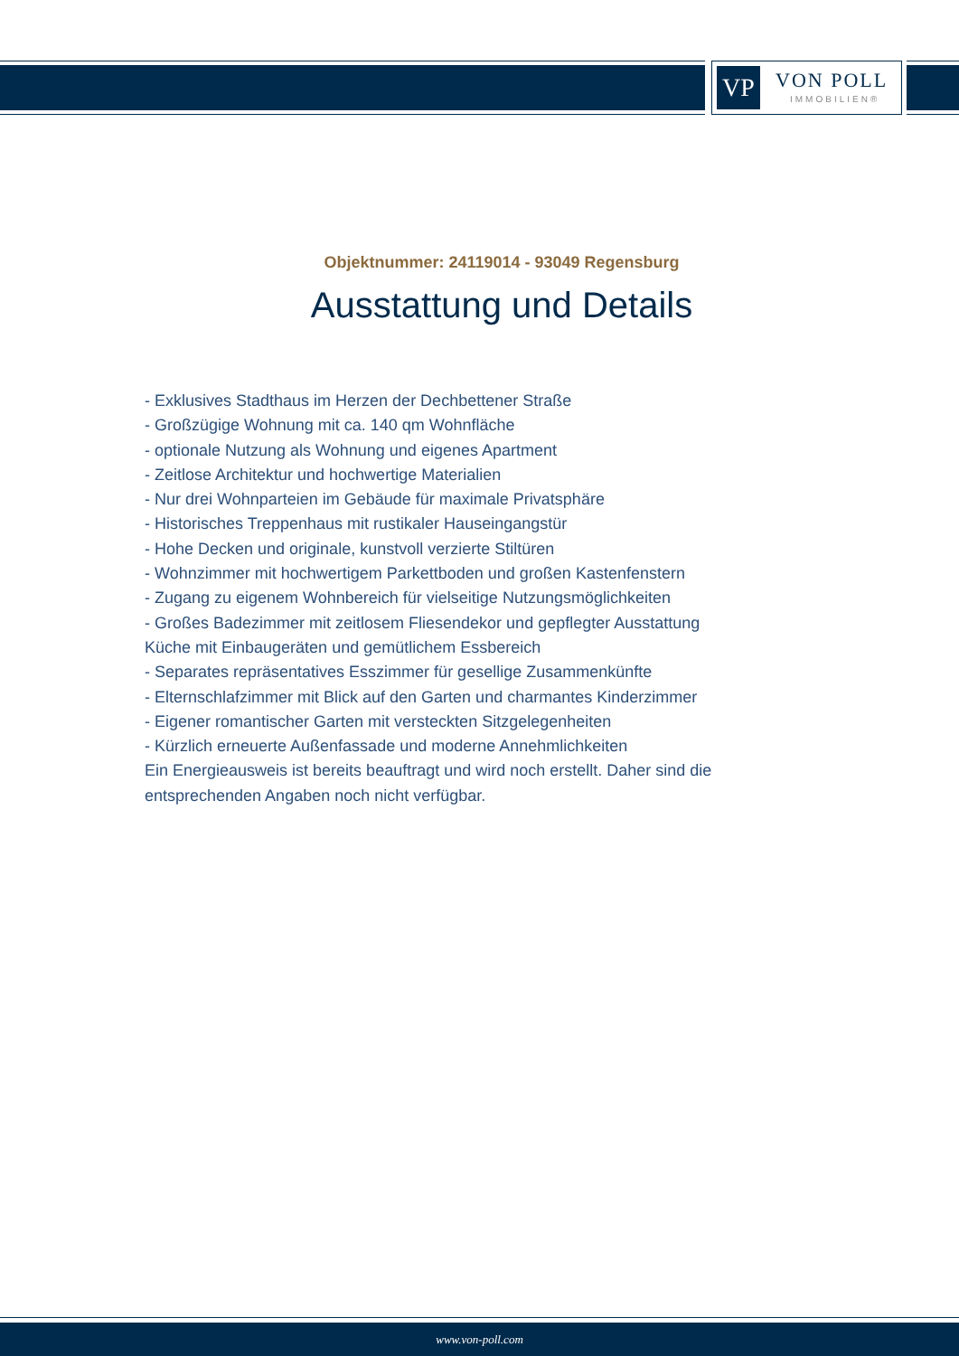VP VON POLL
IMMOBILIEN®
Objektnummer: 24119014 - 93049 Regensburg
Ausstattung und Details
- Exklusives Stadthaus im Herzen der Dechbettener Straße
- Großzügige Wohnung mit ca. 140 qm Wohnfläche
- optionale Nutzung als Wohnung und eigenes Apartment
- Zeitlose Architektur und hochwertige Materialien
- Nur drei Wohnparteien im Gebäude für maximale Privatsphäre
- Historisches Treppenhaus mit rustikaler Hauseingangstür
- Hohe Decken und originale, kunstvoll verzierte Stiltüren
- Wohnzimmer mit hochwertigem Parkettboden und großen Kastenfenstern
- Zugang zu eigenem Wohnbereich für vielseitige Nutzungsmöglichkeiten
- Großes Badezimmer mit zeitlosem Fliesendekor und gepflegter Ausstattung
Küche mit Einbaugeräten und gemütlichem Essbereich
- Separates repräsentatives Esszimmer für gesellige Zusammenkünfte
- Elternschlafzimmer mit Blick auf den Garten und charmantes Kinderzimmer
- Eigener romantischer Garten mit versteckten Sitzgelegenheiten
- Kürzlich erneuerte Außenfassade und moderne Annehmlichkeiten
Ein Energieausweis ist bereits beauftragt und wird noch erstellt. Daher sind die entsprechenden Angaben noch nicht verfügbar.
www.von-poll.com